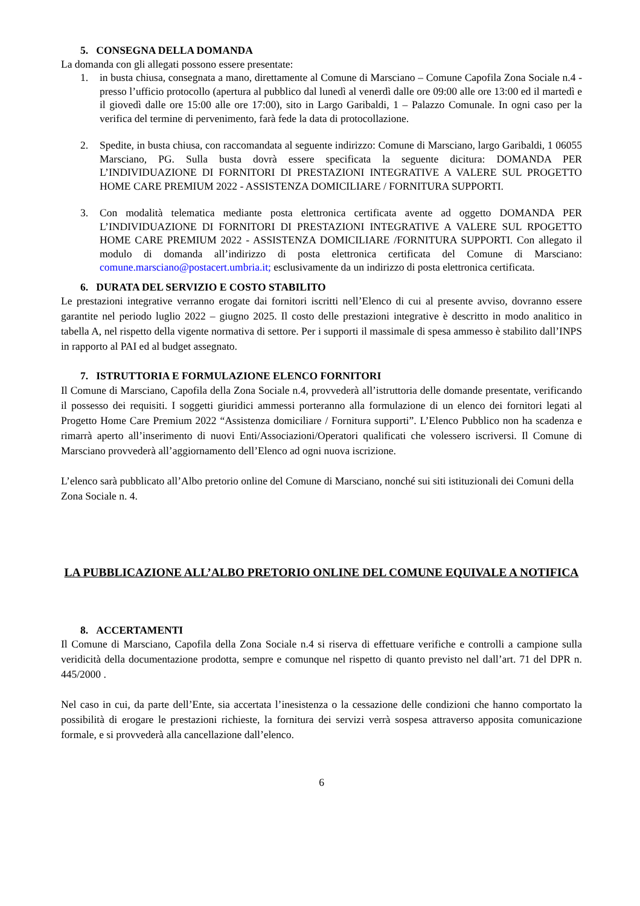5. CONSEGNA DELLA DOMANDA
La domanda con gli allegati possono essere presentate:
1. in busta chiusa, consegnata a mano, direttamente al Comune di Marsciano – Comune Capofila Zona Sociale n.4 - presso l’ufficio protocollo (apertura al pubblico dal lunedì al venerdì dalle ore 09:00 alle ore 13:00 ed il martedì e il giovedì dalle ore 15:00 alle ore 17:00), sito in Largo Garibaldi, 1 – Palazzo Comunale. In ogni caso per la verifica del termine di pervenimento, farà fede la data di protocollazione.
2. Spedite, in busta chiusa, con raccomandata al seguente indirizzo: Comune di Marsciano, largo Garibaldi, 1 06055 Marsciano, PG. Sulla busta dovrà essere specificata la seguente dicitura: DOMANDA PER L’INDIVIDUAZIONE DI FORNITORI DI PRESTAZIONI INTEGRATIVE A VALERE SUL PROGETTO HOME CARE PREMIUM 2022 - ASSISTENZA DOMICILIARE / FORNITURA SUPPORTI.
3. Con modalità telematica mediante posta elettronica certificata avente ad oggetto DOMANDA PER L’INDIVIDUAZIONE DI FORNITORI DI PRESTAZIONI INTEGRATIVE A VALERE SUL RPOGETTO HOME CARE PREMIUM 2022 - ASSISTENZA DOMICILIARE /FORNITURA SUPPORTI. Con allegato il modulo di domanda all’indirizzo di posta elettronica certificata del Comune di Marsciano: comune.marsciano@postacert.umbria.it; esclusivamente da un indirizzo di posta elettronica certificata.
6. DURATA DEL SERVIZIO E COSTO STABILITO
Le prestazioni integrative verranno erogate dai fornitori iscritti nell’Elenco di cui al presente avviso, dovranno essere garantite nel periodo luglio 2022 – giugno 2025. Il costo delle prestazioni integrative è descritto in modo analitico in tabella A, nel rispetto della vigente normativa di settore. Per i supporti il massimale di spesa ammesso è stabilito dall’INPS in rapporto al PAI ed al budget assegnato.
7. ISTRUTTORIA E FORMULAZIONE ELENCO FORNITORI
Il Comune di Marsciano, Capofila della Zona Sociale n.4, provvederà all’istruttoria delle domande presentate, verificando il possesso dei requisiti. I soggetti giuridici ammessi porteranno alla formulazione di un elenco dei fornitori legati al Progetto Home Care Premium 2022 “Assistenza domiciliare / Fornitura supporti”. L’Elenco Pubblico non ha scadenza e rimarrà aperto all’inserimento di nuovi Enti/Associazioni/Operatori qualificati che volessero iscriversi. Il Comune di Marsciano provvederà all’aggiornamento dell’Elenco ad ogni nuova iscrizione.
L’elenco sarà pubblicato all’Albo pretorio online del Comune di Marsciano, nonché sui siti istituzionali dei Comuni della Zona Sociale n. 4.
LA PUBBLICAZIONE ALL’ALBO PRETORIO ONLINE DEL COMUNE EQUIVALE A NOTIFICA
8. ACCERTAMENTI
Il Comune di Marsciano, Capofila della Zona Sociale n.4 si riserva di effettuare verifiche e controlli a campione sulla veridicità della documentazione prodotta, sempre e comunque nel rispetto di quanto previsto nel dall’art. 71 del DPR n. 445/2000 .
Nel caso in cui, da parte dell’Ente, sia accertata l’inesistenza o la cessazione delle condizioni che hanno comportato la possibilità di erogare le prestazioni richieste, la fornitura dei servizi verrà sospesa attraverso apposita comunicazione formale, e si provvederà alla cancellazione dall’elenco.
6